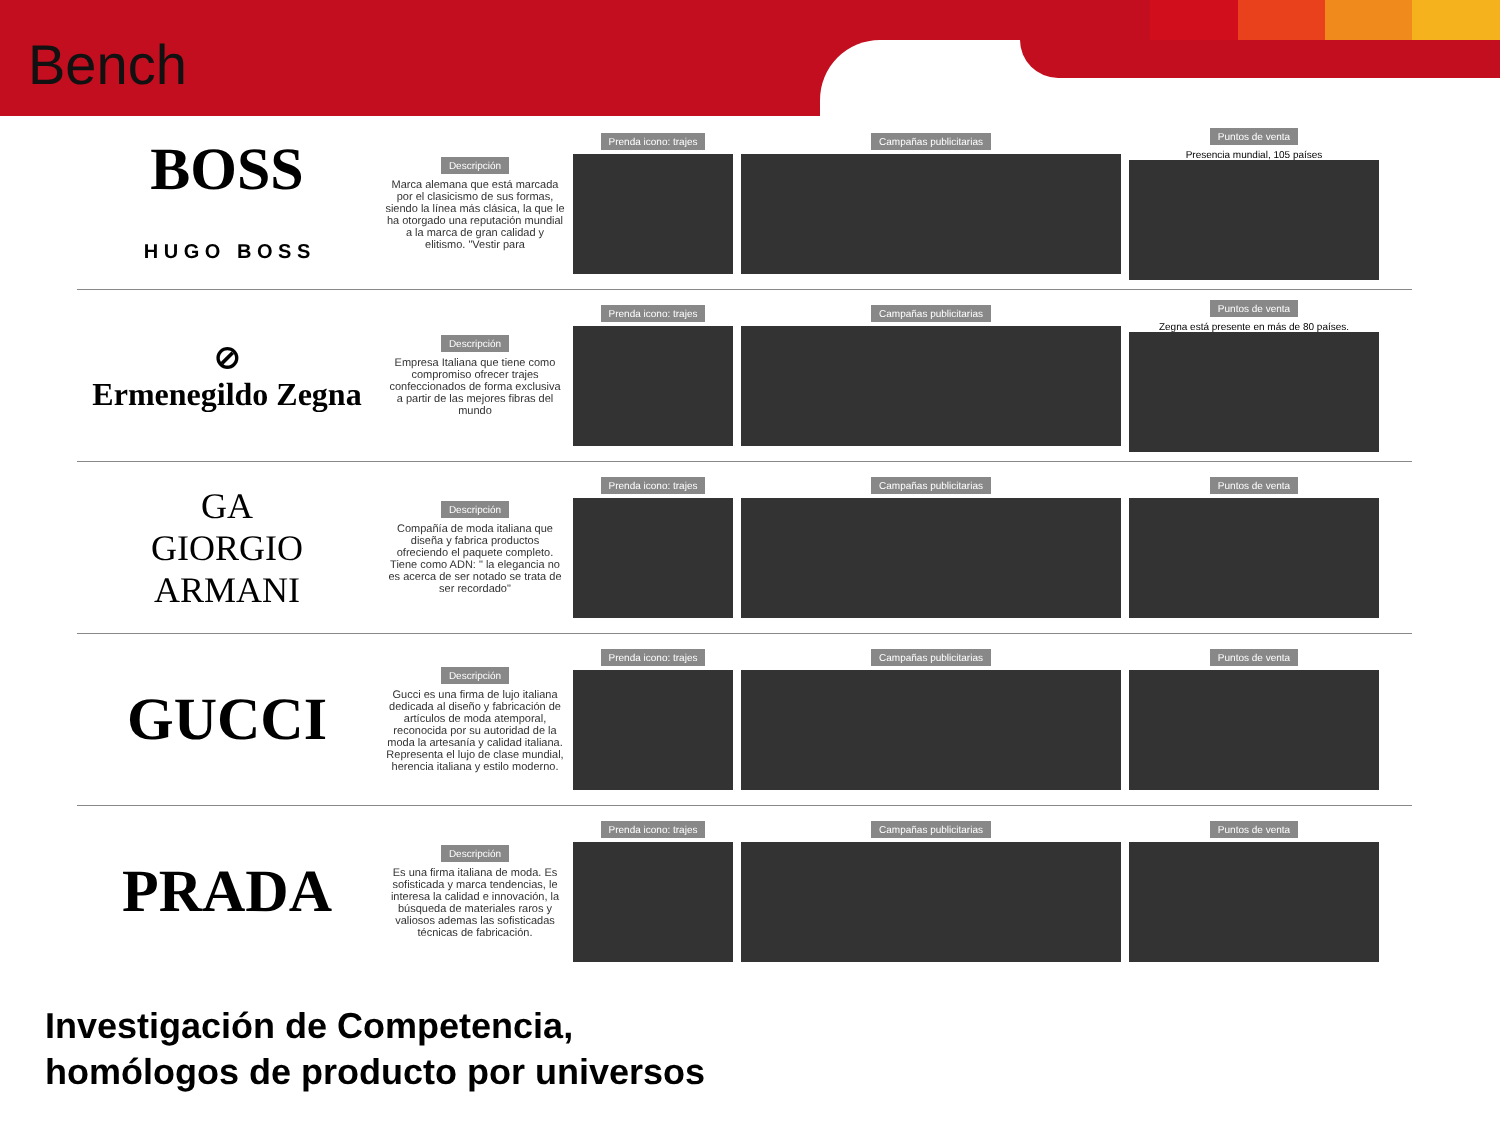Bench
BOSS
H U G O B O S S
Descripción
Marca alemana que está marcada por el clasicismo de sus formas, siendo la línea más clásica, la que le ha otorgado una reputación mundial a la marca de gran calidad y elitismo. "Vestir para
Prenda icono: trajes Campañas publicitarias
Puntos de venta
Presencia mundial, 105 países
⊘
Ermenegildo Zegna
Descripción
Empresa Italiana que tiene como compromiso ofrecer trajes confeccionados de forma exclusiva a partir de las mejores fibras del mundo
Prenda icono: trajes Campañas publicitarias
Puntos de venta
Zegna está presente en más de 80 países.
GA
GIORGIO ARMANI
Descripción
Compañía de moda italiana que diseña y fabrica productos ofreciendo el paquete completo. Tiene como ADN: " la elegancia no es acerca de ser notado se trata de ser recordado"
Prenda icono: trajes Campañas publicitarias Puntos de venta
GUCCI
Descripción
Gucci es una firma de lujo italiana dedicada al diseño y fabricación de artículos de moda atemporal, reconocida por su autoridad de la moda la artesanía y calidad italiana. Representa el lujo de clase mundial, herencia italiana y estilo moderno.
Prenda icono: trajes Campañas publicitarias Puntos de venta
PRADA
Descripción
Es una firma italiana de moda. Es sofisticada y marca tendencias, le interesa la calidad e innovación, la búsqueda de materiales raros y valiosos ademas las sofisticadas técnicas de fabricación.
Prenda icono: trajes Campañas publicitarias Puntos de venta
Investigación de Competencia,
homólogos de producto por universos